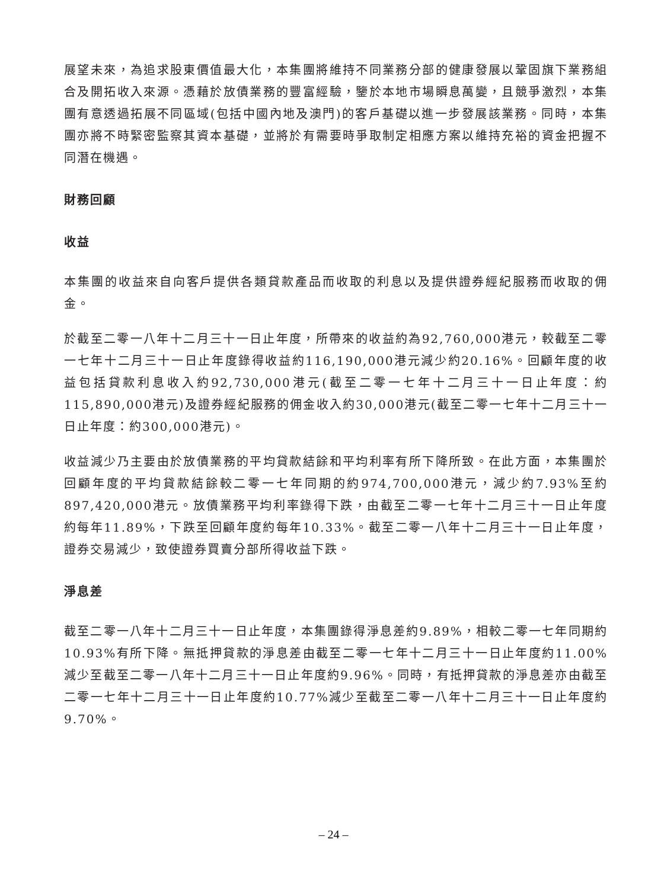展望未來，為追求股東價值最大化，本集團將維持不同業務分部的健康發展以鞏固旗下業務組合及開拓收入來源。憑藉於放債業務的豐富經驗，鑒於本地市場瞬息萬變，且競爭激烈，本集團有意透過拓展不同區域(包括中國內地及澳門)的客戶基礎以進一步發展該業務。同時，本集團亦將不時緊密監察其資本基礎，並將於有需要時爭取制定相應方案以維持充裕的資金把握不同潛在機遇。
財務回顧
收益
本集團的收益來自向客戶提供各類貸款產品而收取的利息以及提供證券經紀服務而收取的佣金。
於截至二零一八年十二月三十一日止年度，所帶來的收益約為92,760,000港元，較截至二零一七年十二月三十一日止年度錄得收益約116,190,000港元減少約20.16%。回顧年度的收益包括貸款利息收入約92,730,000港元(截至二零一七年十二月三十一日止年度：約115,890,000港元)及證券經紀服務的佣金收入約30,000港元(截至二零一七年十二月三十一日止年度：約300,000港元)。
收益減少乃主要由於放債業務的平均貸款結餘和平均利率有所下降所致。在此方面，本集團於回顧年度的平均貸款結餘較二零一七年同期的約974,700,000港元，減少約7.93%至約897,420,000港元。放債業務平均利率錄得下跌，由截至二零一七年十二月三十一日止年度約每年11.89%，下跌至回顧年度約每年10.33%。截至二零一八年十二月三十一日止年度，證券交易減少，致使證券買賣分部所得收益下跌。
淨息差
截至二零一八年十二月三十一日止年度，本集團錄得淨息差約9.89%，相較二零一七年同期約10.93%有所下降。無抵押貸款的淨息差由截至二零一七年十二月三十一日止年度約11.00%減少至截至二零一八年十二月三十一日止年度約9.96%。同時，有抵押貸款的淨息差亦由截至二零一七年十二月三十一日止年度約10.77%減少至截至二零一八年十二月三十一日止年度約9.70%。
– 24 –